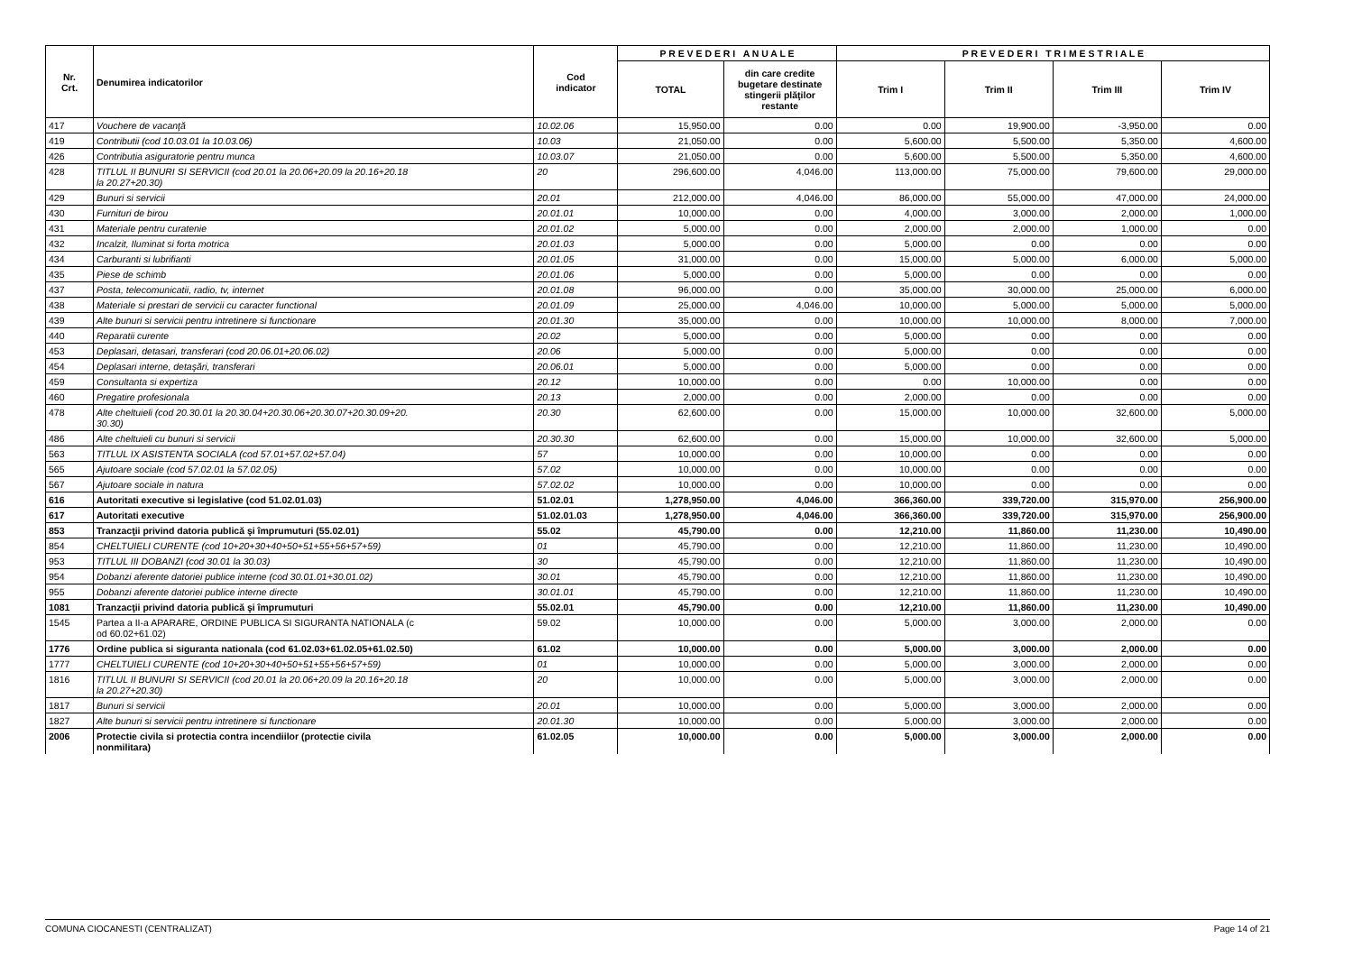| Nr. Crt. | Denumirea indicatorilor | Cod indicator | P R E V E D E R I A N U A L E | | P R E V E D E R I T R I M E S T R I A L E | | | |
| --- | --- | --- | --- | --- | --- | --- | --- | --- |
| | | | TOTAL | din care credite bugetare destinate stingerii plăţilor restante | Trim I | Trim II | Trim III | Trim IV |
| 417 | Vouchere de vacanţă | 10.02.06 | 15,950.00 | 0.00 | 0.00 | 19,900.00 | -3,950.00 | 0.00 |
| 419 | Contributii (cod 10.03.01 la 10.03.06) | 10.03 | 21,050.00 | 0.00 | 5,600.00 | 5,500.00 | 5,350.00 | 4,600.00 |
| 426 | Contributia asiguratorie pentru munca | 10.03.07 | 21,050.00 | 0.00 | 5,600.00 | 5,500.00 | 5,350.00 | 4,600.00 |
| 428 | TITLUL II BUNURI SI SERVICII (cod 20.01 la 20.06+20.09 la 20.16+20.18 la 20.27+20.30) | 20 | 296,600.00 | 4,046.00 | 113,000.00 | 75,000.00 | 79,600.00 | 29,000.00 |
| 429 | Bunuri si servicii | 20.01 | 212,000.00 | 4,046.00 | 86,000.00 | 55,000.00 | 47,000.00 | 24,000.00 |
| 430 | Furnituri de birou | 20.01.01 | 10,000.00 | 0.00 | 4,000.00 | 3,000.00 | 2,000.00 | 1,000.00 |
| 431 | Materiale pentru curatenie | 20.01.02 | 5,000.00 | 0.00 | 2,000.00 | 2,000.00 | 1,000.00 | 0.00 |
| 432 | Incalzit, Iluminat si forta motrica | 20.01.03 | 5,000.00 | 0.00 | 5,000.00 | 0.00 | 0.00 | 0.00 |
| 434 | Carburanti si lubrifianti | 20.01.05 | 31,000.00 | 0.00 | 15,000.00 | 5,000.00 | 6,000.00 | 5,000.00 |
| 435 | Piese de schimb | 20.01.06 | 5,000.00 | 0.00 | 5,000.00 | 0.00 | 0.00 | 0.00 |
| 437 | Posta, telecomunicatii, radio, tv, internet | 20.01.08 | 96,000.00 | 0.00 | 35,000.00 | 30,000.00 | 25,000.00 | 6,000.00 |
| 438 | Materiale si prestari de servicii cu caracter functional | 20.01.09 | 25,000.00 | 4,046.00 | 10,000.00 | 5,000.00 | 5,000.00 | 5,000.00 |
| 439 | Alte bunuri si servicii pentru intretinere si functionare | 20.01.30 | 35,000.00 | 0.00 | 10,000.00 | 10,000.00 | 8,000.00 | 7,000.00 |
| 440 | Reparatii curente | 20.02 | 5,000.00 | 0.00 | 5,000.00 | 0.00 | 0.00 | 0.00 |
| 453 | Deplasari, detasari, transferari (cod 20.06.01+20.06.02) | 20.06 | 5,000.00 | 0.00 | 5,000.00 | 0.00 | 0.00 | 0.00 |
| 454 | Deplasari interne, detaşări, transferari | 20.06.01 | 5,000.00 | 0.00 | 5,000.00 | 0.00 | 0.00 | 0.00 |
| 459 | Consultanta si expertiza | 20.12 | 10,000.00 | 0.00 | 0.00 | 10,000.00 | 0.00 | 0.00 |
| 460 | Pregatire profesionala | 20.13 | 2,000.00 | 0.00 | 2,000.00 | 0.00 | 0.00 | 0.00 |
| 478 | Alte cheltuieli (cod 20.30.01 la 20.30.04+20.30.06+20.30.07+20.30.09+20. 30.30) | 20.30 | 62,600.00 | 0.00 | 15,000.00 | 10,000.00 | 32,600.00 | 5,000.00 |
| 486 | Alte cheltuieli cu bunuri si servicii | 20.30.30 | 62,600.00 | 0.00 | 15,000.00 | 10,000.00 | 32,600.00 | 5,000.00 |
| 563 | TITLUL IX ASISTENTA SOCIALA (cod 57.01+57.02+57.04) | 57 | 10,000.00 | 0.00 | 10,000.00 | 0.00 | 0.00 | 0.00 |
| 565 | Ajutoare sociale (cod 57.02.01 la 57.02.05) | 57.02 | 10,000.00 | 0.00 | 10,000.00 | 0.00 | 0.00 | 0.00 |
| 567 | Ajutoare sociale in natura | 57.02.02 | 10,000.00 | 0.00 | 10,000.00 | 0.00 | 0.00 | 0.00 |
| 616 | Autoritati executive si legislative (cod 51.02.01.03) | 51.02.01 | 1,278,950.00 | 4,046.00 | 366,360.00 | 339,720.00 | 315,970.00 | 256,900.00 |
| 617 | Autoritati executive | 51.02.01.03 | 1,278,950.00 | 4,046.00 | 366,360.00 | 339,720.00 | 315,970.00 | 256,900.00 |
| 853 | Tranzacţii privind datoria publică şi împrumuturi (55.02.01) | 55.02 | 45,790.00 | 0.00 | 12,210.00 | 11,860.00 | 11,230.00 | 10,490.00 |
| 854 | CHELTUIELI CURENTE (cod 10+20+30+40+50+51+55+56+57+59) | 01 | 45,790.00 | 0.00 | 12,210.00 | 11,860.00 | 11,230.00 | 10,490.00 |
| 953 | TITLUL III DOBANZI (cod 30.01 la 30.03) | 30 | 45,790.00 | 0.00 | 12,210.00 | 11,860.00 | 11,230.00 | 10,490.00 |
| 954 | Dobanzi aferente datoriei publice interne (cod 30.01.01+30.01.02) | 30.01 | 45,790.00 | 0.00 | 12,210.00 | 11,860.00 | 11,230.00 | 10,490.00 |
| 955 | Dobanzi aferente datoriei publice interne directe | 30.01.01 | 45,790.00 | 0.00 | 12,210.00 | 11,860.00 | 11,230.00 | 10,490.00 |
| 1081 | Tranzacţii privind datoria publică şi împrumuturi | 55.02.01 | 45,790.00 | 0.00 | 12,210.00 | 11,860.00 | 11,230.00 | 10,490.00 |
| 1545 | Partea a II-a APARARE, ORDINE PUBLICA SI SIGURANTA NATIONALA (c od 60.02+61.02) | 59.02 | 10,000.00 | 0.00 | 5,000.00 | 3,000.00 | 2,000.00 | 0.00 |
| 1776 | Ordine publica si siguranta nationala (cod 61.02.03+61.02.05+61.02.50) | 61.02 | 10,000.00 | 0.00 | 5,000.00 | 3,000.00 | 2,000.00 | 0.00 |
| 1777 | CHELTUIELI CURENTE (cod 10+20+30+40+50+51+55+56+57+59) | 01 | 10,000.00 | 0.00 | 5,000.00 | 3,000.00 | 2,000.00 | 0.00 |
| 1816 | TITLUL II BUNURI SI SERVICII (cod 20.01 la 20.06+20.09 la 20.16+20.18 la 20.27+20.30) | 20 | 10,000.00 | 0.00 | 5,000.00 | 3,000.00 | 2,000.00 | 0.00 |
| 1817 | Bunuri si servicii | 20.01 | 10,000.00 | 0.00 | 5,000.00 | 3,000.00 | 2,000.00 | 0.00 |
| 1827 | Alte bunuri si servicii pentru intretinere si functionare | 20.01.30 | 10,000.00 | 0.00 | 5,000.00 | 3,000.00 | 2,000.00 | 0.00 |
| 2006 | Protectie civila si protectia contra incendiilor (protectie civila nonmilitara) | 61.02.05 | 10,000.00 | 0.00 | 5,000.00 | 3,000.00 | 2,000.00 | 0.00 |
COMUNA CIOCANESTI (CENTRALIZAT) Page 14 of 21